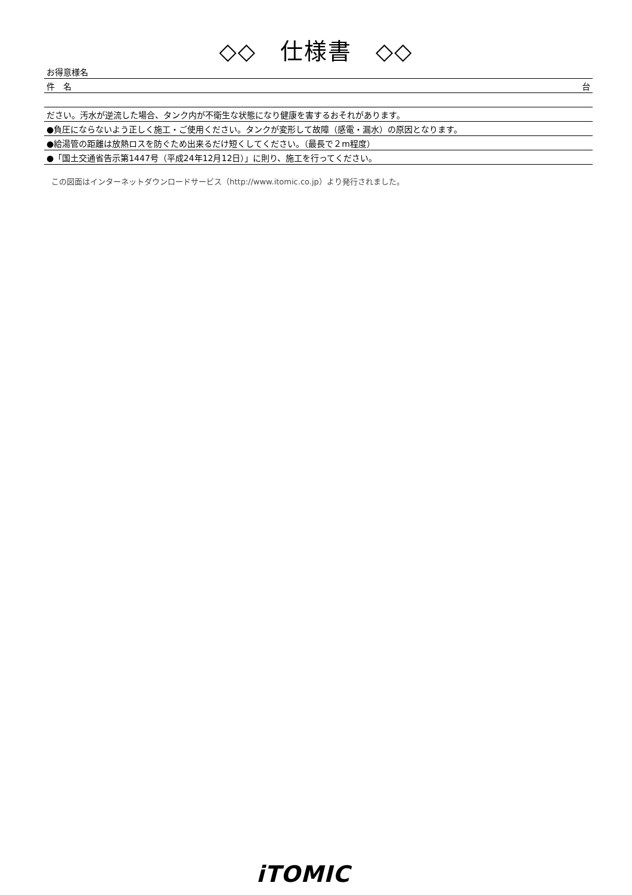◇◇　仕様書　◇◇
| お得意様名 | |
| 件 名 | 台 |
| ださい。汚水が逆流した場合、タンク内が不衛生な状態になり健康を害するおそれがあります。 | |
| ●負圧にならないよう正しく施工・ご使用ください。タンクが変形して故障（感電・漏水）の原因となります。 | |
| ●給湯管の距離は放熱ロスを防ぐため出来るだけ短くしてください。（最長で２m程度） | |
| ●「国土交通省告示第1447号（平成24年12月12日）」に則り、施工を行ってください。 | |
この図面はインターネットダウンロードサービス（http://www.itomic.co.jp）より発行されました。
iTOMIC